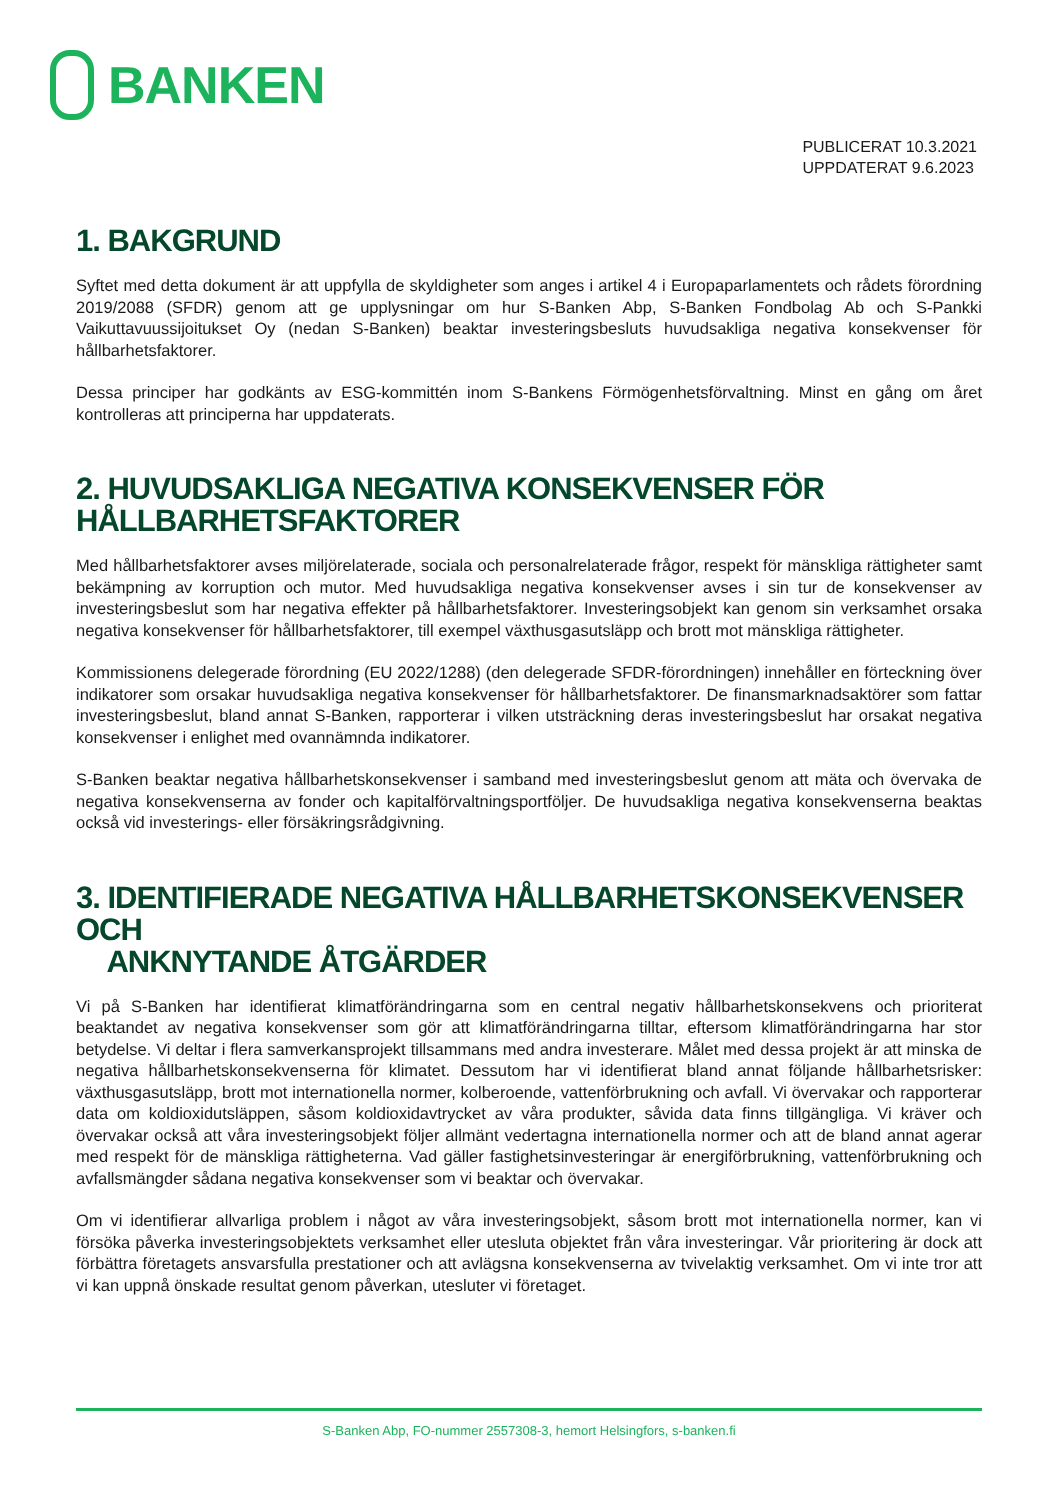BANKEN
PUBLICERAT 10.3.2021
UPPDATERAT 9.6.2023
1. BAKGRUND
Syftet med detta dokument är att uppfylla de skyldigheter som anges i artikel 4 i Europaparlamentets och rådets förordning 2019/2088 (SFDR) genom att ge upplysningar om hur S-Banken Abp, S-Banken Fondbolag Ab och S-Pankki Vaikuttavuussijoitukset Oy (nedan S-Banken) beaktar investeringsbesluts huvudsakliga negativa konsekvenser för hållbarhetsfaktorer.
Dessa principer har godkänts av ESG-kommittén inom S-Bankens Förmögenhetsförvaltning. Minst en gång om året kontrolleras att principerna har uppdaterats.
2. HUVUDSAKLIGA NEGATIVA KONSEKVENSER FÖR HÅLLBARHETSFAKTORER
Med hållbarhetsfaktorer avses miljörelaterade, sociala och personalrelaterade frågor, respekt för mänskliga rättigheter samt bekämpning av korruption och mutor. Med huvudsakliga negativa konsekvenser avses i sin tur de konsekvenser av investeringsbeslut som har negativa effekter på hållbarhetsfaktorer. Investeringsobjekt kan genom sin verksamhet orsaka negativa konsekvenser för hållbarhetsfaktorer, till exempel växthusgasutsläpp och brott mot mänskliga rättigheter.
Kommissionens delegerade förordning (EU 2022/1288) (den delegerade SFDR-förordningen) innehåller en förteckning över indikatorer som orsakar huvudsakliga negativa konsekvenser för hållbarhetsfaktorer. De finansmarknadsaktörer som fattar investeringsbeslut, bland annat S-Banken, rapporterar i vilken utsträckning deras investeringsbeslut har orsakat negativa konsekvenser i enlighet med ovannämnda indikatorer.
S-Banken beaktar negativa hållbarhetskonsekvenser i samband med investeringsbeslut genom att mäta och övervaka de negativa konsekvenserna av fonder och kapitalförvaltningsportföljer. De huvudsakliga negativa konsekvenserna beaktas också vid investerings- eller försäkringsrådgivning.
3. IDENTIFIERADE NEGATIVA HÅLLBARHETSKONSEKVENSER OCH
ANKNYTANDE ÅTGÄRDER
Vi på S-Banken har identifierat klimatförändringarna som en central negativ hållbarhetskonsekvens och prioriterat beaktandet av negativa konsekvenser som gör att klimatförändringarna tilltar, eftersom klimatförändringarna har stor betydelse. Vi deltar i flera samverkansprojekt tillsammans med andra investerare. Målet med dessa projekt är att minska de negativa hållbarhetskonsekvenserna för klimatet. Dessutom har vi identifierat bland annat följande hållbarhetsrisker: växthusgasutsläpp, brott mot internationella normer, kolberoende, vattenförbrukning och avfall. Vi övervakar och rapporterar data om koldioxidutsläppen, såsom koldioxidavtrycket av våra produkter, såvida data finns tillgängliga. Vi kräver och övervakar också att våra investeringsobjekt följer allmänt vedertagna internationella normer och att de bland annat agerar med respekt för de mänskliga rättigheterna. Vad gäller fastighetsinvesteringar är energiförbrukning, vattenförbrukning och avfallsmängder sådana negativa konsekvenser som vi beaktar och övervakar.
Om vi identifierar allvarliga problem i något av våra investeringsobjekt, såsom brott mot internationella normer, kan vi försöka påverka investeringsobjektets verksamhet eller utesluta objektet från våra investeringar. Vår prioritering är dock att förbättra företagets ansvarsfulla prestationer och att avlägsna konsekvenserna av tvivelaktig verksamhet. Om vi inte tror att vi kan uppnå önskade resultat genom påverkan, utesluter vi företaget.
S-Banken Abp, FO-nummer 2557308-3, hemort Helsingfors, s-banken.fi